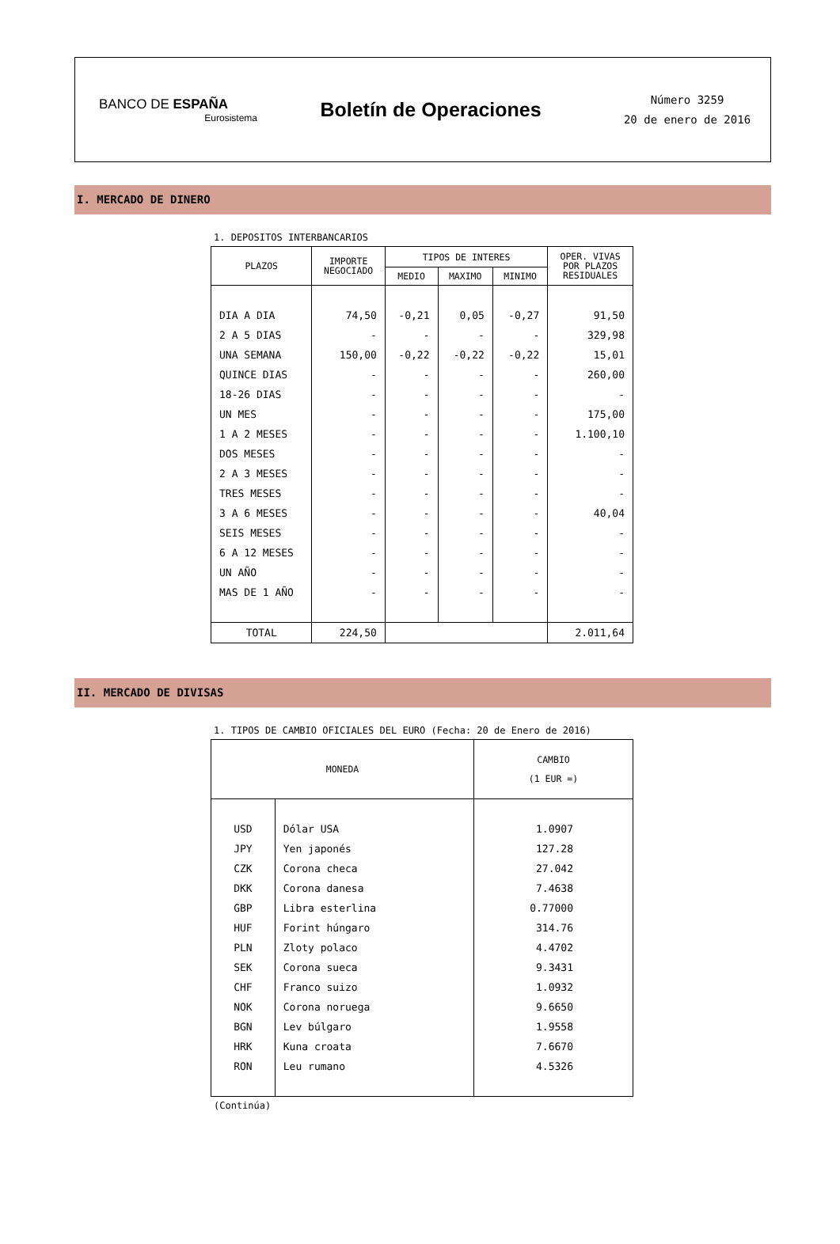BANCO DE ESPAÑA
Eurosistema
Boletín de Operaciones
Número 3259
20 de enero de 2016
I. MERCADO DE DINERO
1. DEPOSITOS INTERBANCARIOS
| PLAZOS | IMPORTE NEGOCIADO | TIPOS DE INTERES | | | OPER. VIVAS POR PLAZOS RESIDUALES |
| --- | --- | --- | --- | --- | --- |
| | | MEDIO | MAXIMO | MINIMO | |
| DIA A DIA | 74,50 | -0,21 | 0,05 | -0,27 | 91,50 |
| 2 A 5 DIAS | - | - | - | - | 329,98 |
| UNA SEMANA | 150,00 | -0,22 | -0,22 | -0,22 | 15,01 |
| QUINCE DIAS | - | - | - | - | 260,00 |
| 18-26 DIAS | - | - | - | - | - |
| UN MES | - | - | - | - | 175,00 |
| 1 A 2 MESES | - | - | - | - | 1.100,10 |
| DOS MESES | - | - | - | - | - |
| 2 A 3 MESES | - | - | - | - | - |
| TRES MESES | - | - | - | - | - |
| 3 A 6 MESES | - | - | - | - | 40,04 |
| SEIS MESES | - | - | - | - | - |
| 6 A 12 MESES | - | - | - | - | - |
| UN AÑO | - | - | - | - | - |
| MAS DE 1 AÑO | - | - | - | - | - |
| TOTAL | 224,50 | | | | 2.011,64 |
II. MERCADO DE DIVISAS
1. TIPOS DE CAMBIO OFICIALES DEL EURO (Fecha: 20 de Enero de 2016)
| MONEDA | | CAMBIO (1 EUR =) |
| --- | --- | --- |
| USD | Dólar USA | 1.0907 |
| JPY | Yen japonés | 127.28 |
| CZK | Corona checa | 27.042 |
| DKK | Corona danesa | 7.4638 |
| GBP | Libra esterlina | 0.77000 |
| HUF | Forint húngaro | 314.76 |
| PLN | Zloty polaco | 4.4702 |
| SEK | Corona sueca | 9.3431 |
| CHF | Franco suizo | 1.0932 |
| NOK | Corona noruega | 9.6650 |
| BGN | Lev búlgaro | 1.9558 |
| HRK | Kuna croata | 7.6670 |
| RON | Leu rumano | 4.5326 |
(Continúa)